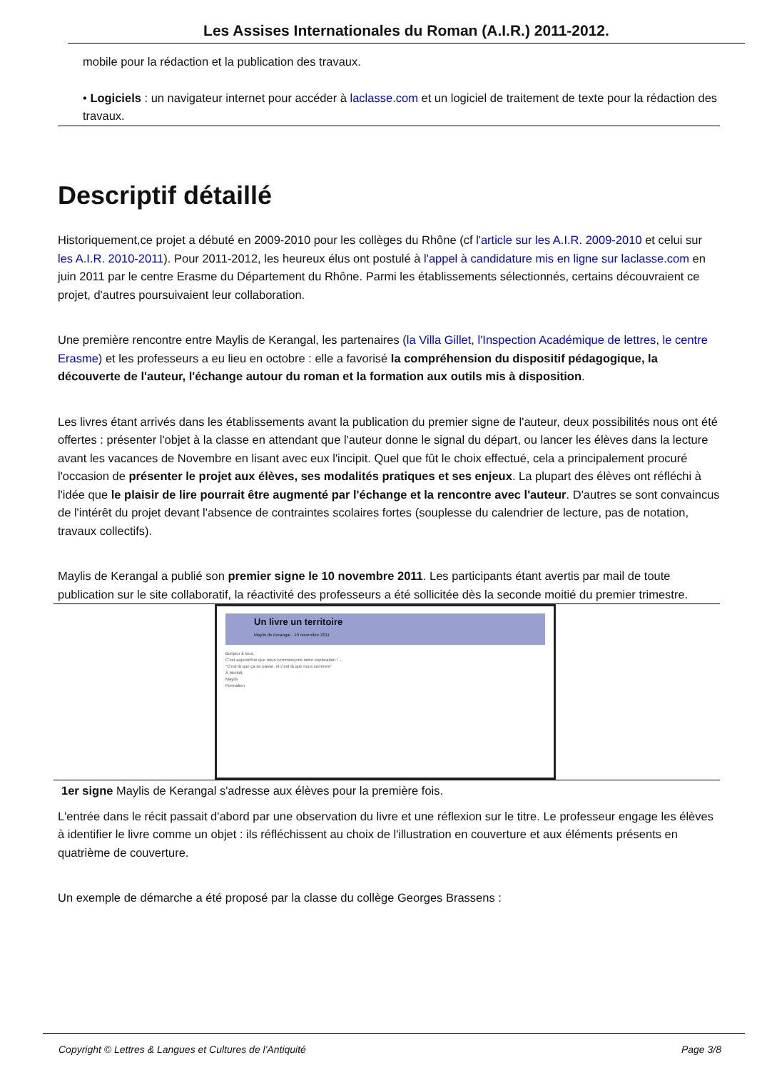Les Assises Internationales du Roman (A.I.R.) 2011-2012.
mobile pour la rédaction et la publication des travaux.
• Logiciels : un navigateur internet pour accéder à laclasse.com et un logiciel de traitement de texte pour la rédaction des travaux.
Descriptif détaillé
Historiquement,ce projet a débuté en 2009-2010 pour les collèges du Rhône (cf l'article sur les A.I.R. 2009-2010 et celui sur les A.I.R. 2010-2011). Pour 2011-2012, les heureux élus ont postulé à l'appel à candidature mis en ligne sur laclasse.com en juin 2011 par le centre Erasme du Département du Rhône. Parmi les établissements sélectionnés, certains découvraient ce projet, d'autres poursuivaient leur collaboration.
Une première rencontre entre Maylis de Kerangal, les partenaires (la Villa Gillet, l'Inspection Académique de lettres, le centre Erasme) et les professeurs a eu lieu en octobre : elle a favorisé la compréhension du dispositif pédagogique, la découverte de l'auteur, l'échange autour du roman et la formation aux outils mis à disposition.
Les livres étant arrivés dans les établissements avant la publication du premier signe de l'auteur, deux possibilités nous ont été offertes : présenter l'objet à la classe en attendant que l'auteur donne le signal du départ, ou lancer les élèves dans la lecture avant les vacances de Novembre en lisant avec eux l'incipit. Quel que fût le choix effectué, cela a principalement procuré l'occasion de présenter le projet aux élèves, ses modalités pratiques et ses enjeux. La plupart des élèves ont réfléchi à l'idée que le plaisir de lire pourrait être augmenté par l'échange et la rencontre avec l'auteur. D'autres se sont convaincus de l'intérêt du projet devant l'absence de contraintes scolaires fortes (souplesse du calendrier de lecture, pas de notation, travaux collectifs).
Maylis de Kerangal a publié son premier signe le 10 novembre 2011. Les participants étant avertis par mail de toute publication sur le site collaboratif, la réactivité des professeurs a été sollicitée dès la seconde moitié du premier trimestre.
Un livre un territoire
Maylis de Kerangal · 10 novembre 2011
Bonjour à tous,
C'est aujourd'hui que nous commençons notre exploration ! ...
"C'est là que ça se passe, et c'est là que nous sommes"
À bientôt,
Maylis
Permalien
1er signe Maylis de Kerangal s'adresse aux élèves pour la première fois.
L'entrée dans le récit passait d'abord par une observation du livre et une réflexion sur le titre. Le professeur engage les élèves à identifier le livre comme un objet : ils réfléchissent au choix de l'illustration en couverture et aux éléments présents en quatrième de couverture.
Un exemple de démarche a été proposé par la classe du collège Georges Brassens :
Copyright © Lettres & Langues et Cultures de l'Antiquité Page 3/8